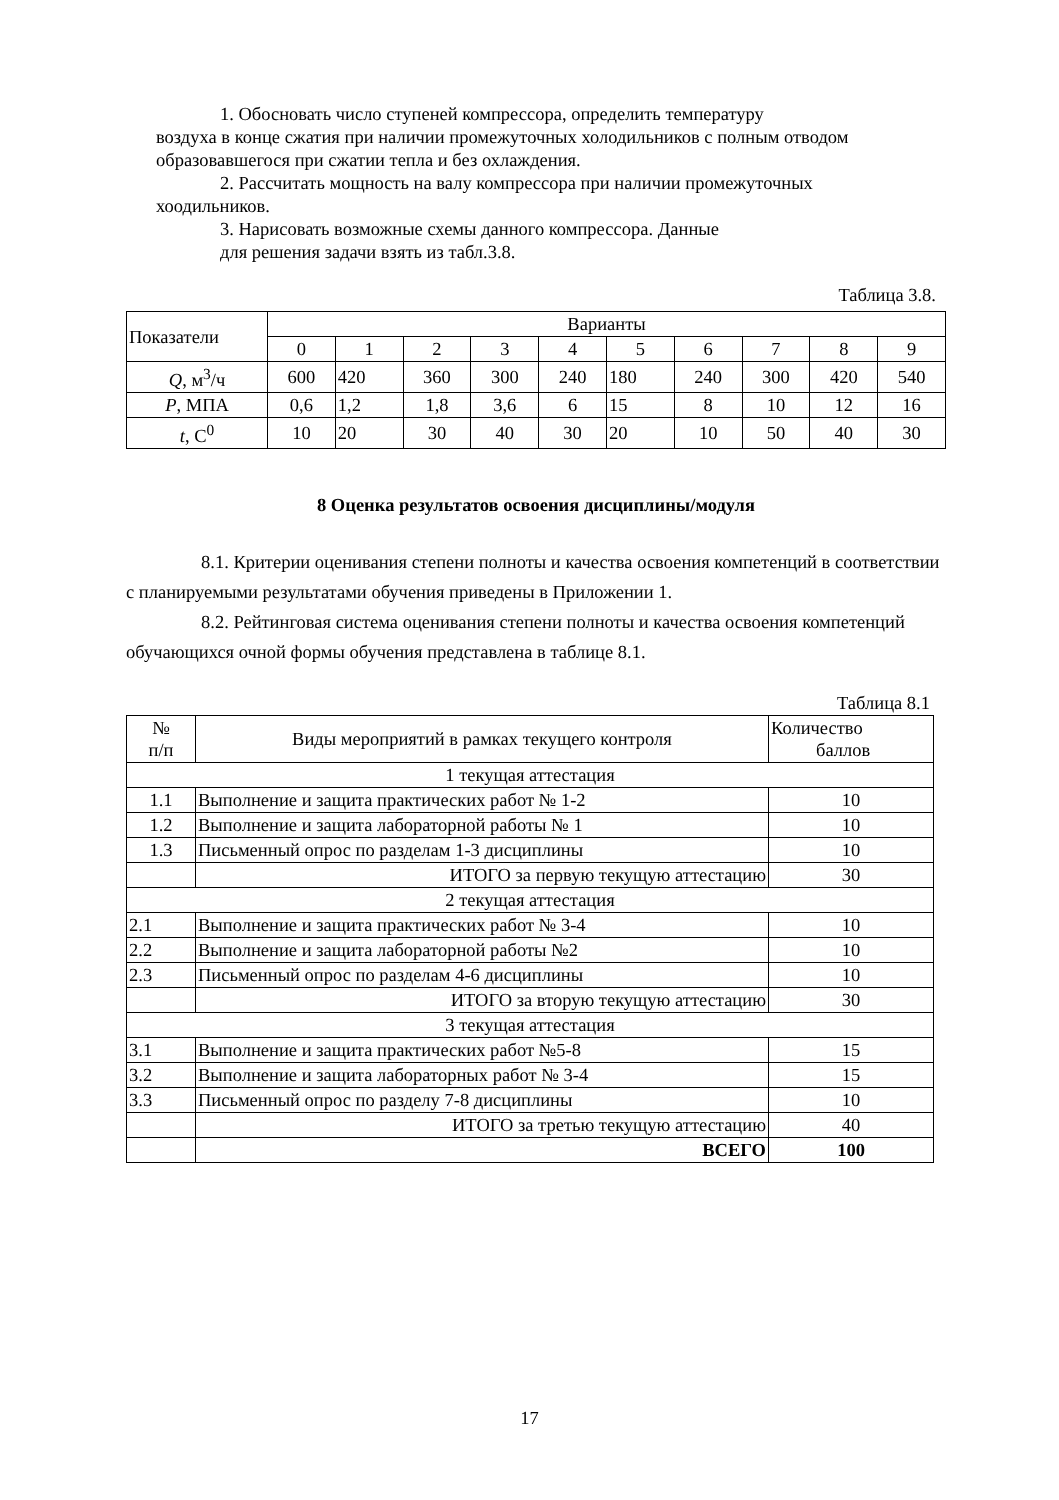1. Обосновать число ступеней компрессора, определить температуру
воздуха в конце сжатия при наличии промежуточных холодильников с полным отводом образовавшегося при сжатии тепла и без охлаждения.
2. Рассчитать мощность на валу компрессора при наличии промежуточных
хоодильников.
3. Нарисовать возможные схемы данного компрессора. Данные
для решения задачи взять из табл.3.8.
Таблица 3.8.
| Показатели | Варианты | | | | | | | | | |
| | 0 | 1 | 2 | 3 | 4 | 5 | 6 | 7 | 8 | 9 |
| Q , м<sup>3</sup>/ч | 600 | 420 | 360 | 300 | 240 | 180 | 240 | 300 | 420 | 540 |
| P , МПА | 0,6 | 1,2 | 1,8 | 3,6 | 6 | 15 | 8 | 10 | 12 | 16 |
| t , С<sup>0</sup> | 10 | 20 | 30 | 40 | 30 | 20 | 10 | 50 | 40 | 30 |
8 Оценка результатов освоения дисциплины/модуля
8.1. Критерии оценивания степени полноты и качества освоения компетенций в соответствии с планируемыми результатами обучения приведены в Приложении 1.
8.2. Рейтинговая система оценивания степени полноты и качества освоения компетенций обучающихся очной формы обучения представлена в таблице 8.1.
Таблица 8.1
| № п/п | Виды мероприятий в рамках текущего контроля | Количество баллов |
| 1 текущая аттестация | | |
| 1.1 | Выполнение и защита практических работ № 1-2 | 10 |
| 1.2 | Выполнение и защита лабораторной работы № 1 | 10 |
| 1.3 | Письменный опрос по разделам 1-3 дисциплины | 10 |
| | ИТОГО за первую текущую аттестацию | 30 |
| 2 текущая аттестация | | |
| 2.1 | Выполнение и защита практических работ № 3-4 | 10 |
| 2.2 | Выполнение и защита лабораторной работы №2 | 10 |
| 2.3 | Письменный опрос по разделам 4-6 дисциплины | 10 |
| | ИТОГО за вторую текущую аттестацию | 30 |
| 3 текущая аттестация | | |
| 3.1 | Выполнение и защита практических работ №5-8 | 15 |
| 3.2 | Выполнение и защита лабораторных работ № 3-4 | 15 |
| 3.3 | Письменный опрос по разделу 7-8 дисциплины | 10 |
| | ИТОГО за третью текущую аттестацию | 40 |
| | ВСЕГО | 100 |
17